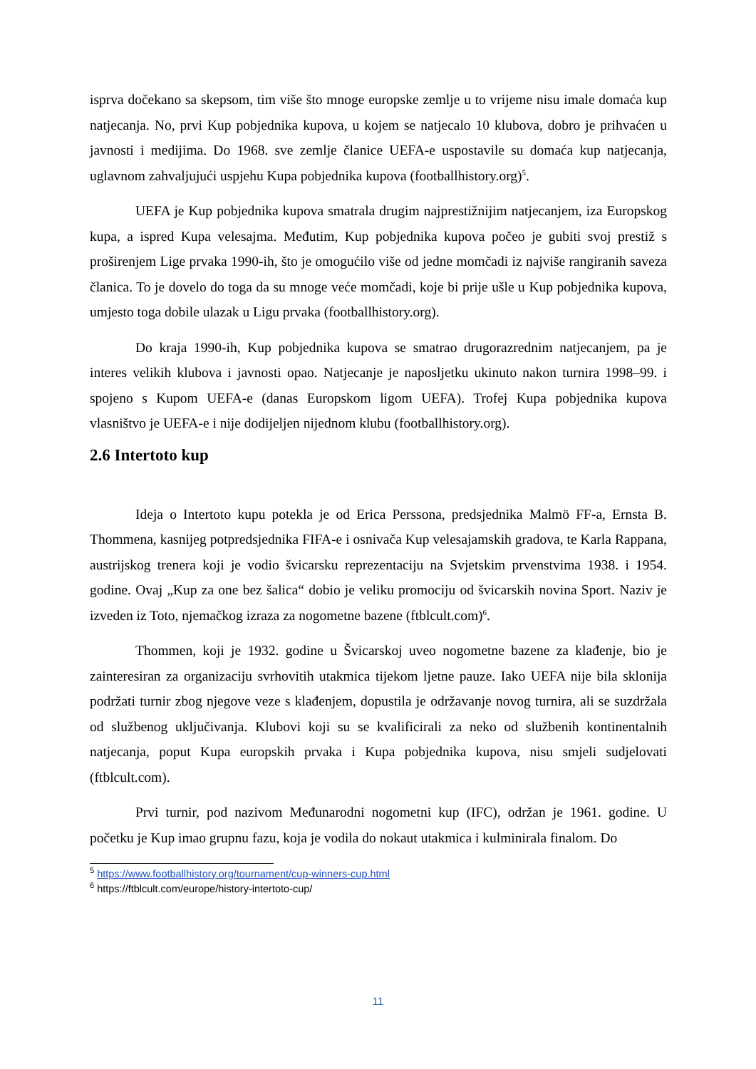isprva dočekano sa skepsom, tim više što mnoge europske zemlje u to vrijeme nisu imale domaća kup natjecanja. No, prvi Kup pobjednika kupova, u kojem se natjecalo 10 klubova, dobro je prihvaćen u javnosti i medijima. Do 1968. sve zemlje članice UEFA-e uspostavile su domaća kup natjecanja, uglavnom zahvaljujući uspjehu Kupa pobjednika kupova (footballhistory.org)<sup>5</sup>.
UEFA je Kup pobjednika kupova smatrala drugim najprestižnijim natjecanjem, iza Europskog kupa, a ispred Kupa velesajma. Međutim, Kup pobjednika kupova počeo je gubiti svoj prestiž s proširenjem Lige prvaka 1990-ih, što je omogućilo više od jedne momčadi iz najviše rangiranih saveza članica. To je dovelo do toga da su mnoge veće momčadi, koje bi prije ušle u Kup pobjednika kupova, umjesto toga dobile ulazak u Ligu prvaka (footballhistory.org).
Do kraja 1990-ih, Kup pobjednika kupova se smatrao drugorazrednim natjecanjem, pa je interes velikih klubova i javnosti opao. Natjecanje je naposljetku ukinuto nakon turnira 1998–99. i spojeno s Kupom UEFA-e (danas Europskom ligom UEFA). Trofej Kupa pobjednika kupova vlasništvo je UEFA-e i nije dodijeljen nijednom klubu (footballhistory.org).
2.6 Intertoto kup
Ideja o Intertoto kupu potekla je od Erica Perssona, predsjednika Malmö FF-a, Ernsta B. Thommena, kasnijeg potpredsjednika FIFA-e i osnivača Kup velesajamskih gradova, te Karla Rappana, austrijskog trenera koji je vodio švicarsku reprezentaciju na Svjetskim prvenstvima 1938. i 1954. godine. Ovaj „Kup za one bez šalica“ dobio je veliku promociju od švicarskih novina Sport. Naziv je izveden iz Toto, njemačkog izraza za nogometne bazene (ftblcult.com)<sup>6</sup>.
Thommen, koji je 1932. godine u Švicarskoj uveo nogometne bazene za klađenje, bio je zainteresiran za organizaciju svrhovitih utakmica tijekom ljetne pauze. Iako UEFA nije bila sklonija podržati turnir zbog njegove veze s klađenjem, dopustila je održavanje novog turnira, ali se suzdržala od službenog uključivanja. Klubovi koji su se kvalificirali za neko od službenih kontinentalnih natjecanja, poput Kupa europskih prvaka i Kupa pobjednika kupova, nisu smjeli sudjelovati (ftblcult.com).
Prvi turnir, pod nazivom Međunarodni nogometni kup (IFC), održan je 1961. godine. U početku je Kup imao grupnu fazu, koja je vodila do nokaut utakmica i kulminirala finalom. Do
<sup>5</sup> https://www.footballhistory.org/tournament/cup-winners-cup.html
<sup>6</sup> https://ftblcult.com/europe/history-intertoto-cup/
11